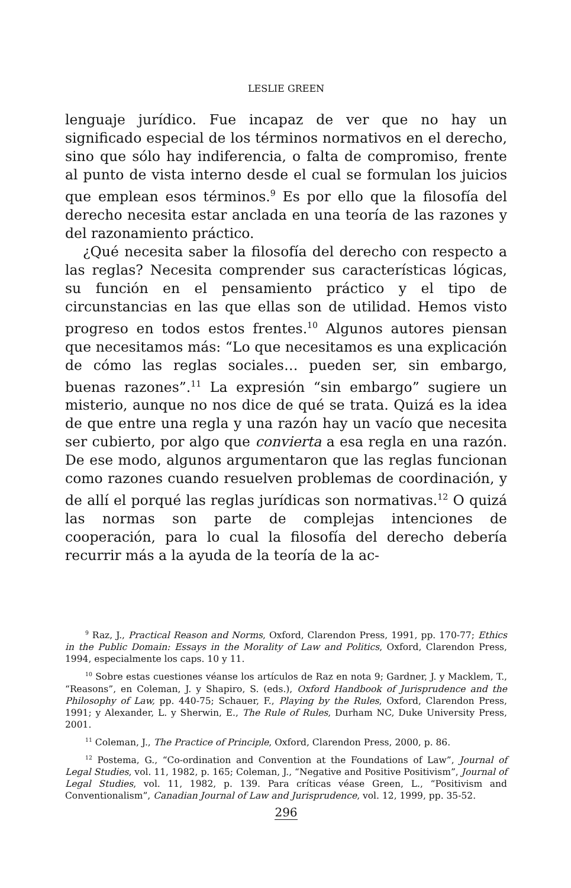LESLIE GREEN
lenguaje jurídico. Fue incapaz de ver que no hay un significado especial de los términos normativos en el derecho, sino que sólo hay indiferencia, o falta de compromiso, frente al punto de vista interno desde el cual se formulan los juicios que emplean esos términos.<sup>9</sup> Es por ello que la filosofía del derecho necesita estar anclada en una teoría de las razones y del razonamiento práctico.
¿Qué necesita saber la filosofía del derecho con respecto a las reglas? Necesita comprender sus características lógicas, su función en el pensamiento práctico y el tipo de circunstancias en las que ellas son de utilidad. Hemos visto progreso en todos estos frentes.<sup>10</sup> Algunos autores piensan que necesitamos más: “Lo que necesitamos es una explicación de cómo las reglas sociales… pueden ser, sin embargo, buenas razones”.<sup>11</sup> La expresión “sin embargo” sugiere un misterio, aunque no nos dice de qué se trata. Quizá es la idea de que entre una regla y una razón hay un vacío que necesita ser cubierto, por algo que convierta a esa regla en una razón. De ese modo, algunos argumentaron que las reglas funcionan como razones cuando resuelven problemas de coordinación, y de allí el porqué las reglas jurídicas son normativas.<sup>12</sup> O quizá las normas son parte de complejas intenciones de cooperación, para lo cual la filosofía del derecho debería recurrir más a la ayuda de la teoría de la ac-
<sup>9</sup> Raz, J., Practical Reason and Norms, Oxford, Clarendon Press, 1991, pp. 170-77; Ethics in the Public Domain: Essays in the Morality of Law and Politics, Oxford, Clarendon Press, 1994, especialmente los caps. 10 y 11.
<sup>10</sup> Sobre estas cuestiones véanse los artículos de Raz en nota 9; Gardner, J. y Macklem, T., “Reasons”, en Coleman, J. y Shapiro, S. (eds.), Oxford Handbook of Jurisprudence and the Philosophy of Law, pp. 440-75; Schauer, F., Playing by the Rules, Oxford, Clarendon Press, 1991; y Alexander, L. y Sherwin, E., The Rule of Rules, Durham NC, Duke University Press, 2001.
<sup>11</sup> Coleman, J., The Practice of Principle, Oxford, Clarendon Press, 2000, p. 86.
<sup>12</sup> Postema, G., “Co-ordination and Convention at the Foundations of Law”, Journal of Legal Studies, vol. 11, 1982, p. 165; Coleman, J., “Negative and Positive Positivism”, Journal of Legal Studies, vol. 11, 1982, p. 139. Para críticas véase Green, L., “Positivism and Conventionalism”, Canadian Journal of Law and Jurisprudence, vol. 12, 1999, pp. 35-52.
296